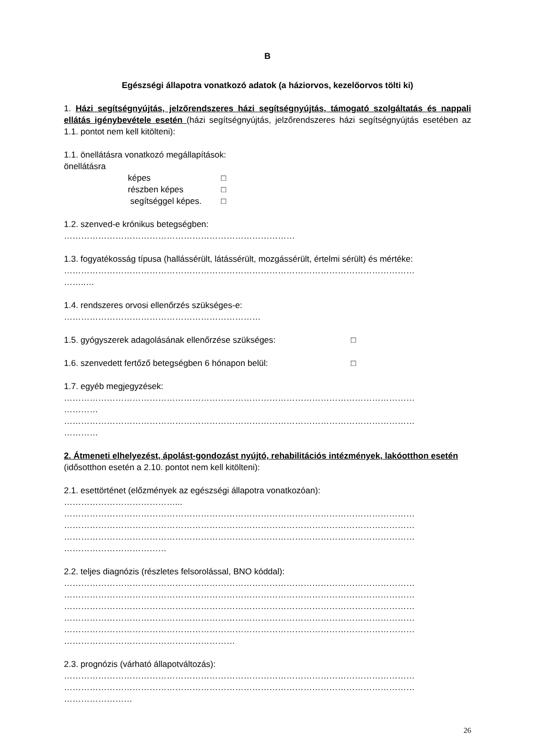B
Egészségi állapotra vonatkozó adatok (a háziorvos, kezelőorvos tölti ki)
1. Házi segítségnyújtás, jelzőrendszeres házi segítségnyújtás, támogató szolgáltatás és nappali ellátás igénybevétele esetén (házi segítségnyújtás, jelzőrendszeres házi segítségnyújtás esetében az 1.1. pontot nem kell kitölteni):
1.1. önellátásra vonatkozó megállapítások:
önellátásra
képes □ részben képes □ segítséggel képes. □
1.2. szenved-e krónikus betegségben:
………………………………………………………………………
1.3. fogyatékosság típusa (hallássérült, látássérült, mozgássérült, értelmi sérült) és mértéke:
……………………………………………………………………………………………………………
……..…
1.4. rendszeres orvosi ellenőrzés szükséges-e:
……………………………………………………………
1.5. gyógyszerek adagolásának ellenőrzése szükséges: □
1.6. szenvedett fertőző betegségben 6 hónapon belül: □
1.7. egyéb megjegyzések:
……………………………………………………………………………………………………………
…………
……………………………………………………………………………………………………………
…………
2. Átmeneti elhelyezést, ápolást-gondozást nyújtó, rehabilitációs intézmények, lakóotthon esetén (idősotthon esetén a 2.10. pontot nem kell kitölteni):
2.1. esettörténet (előzmények az egészségi állapotra vonatkozóan):
…………………………………...
……………………………………………………………………………………………………………
……………………………………………………………………………………………………………
……………………………………………………………………………………………………………
………………………………
2.2. teljes diagnózis (részletes felsorolással, BNO kóddal):
……………………………………………………………………………………………………………
……………………………………………………………………………………………………………
……………………………………………………………………………………………………………
……………………………………………………………………………………………………………
……………………………………………………………………………………………………………
……………………………………………………
2.3. prognózis (várható állapotváltozás):
……………………………………………………………………………………………………………
……………………………………………………………………………………………………………
……………………
26